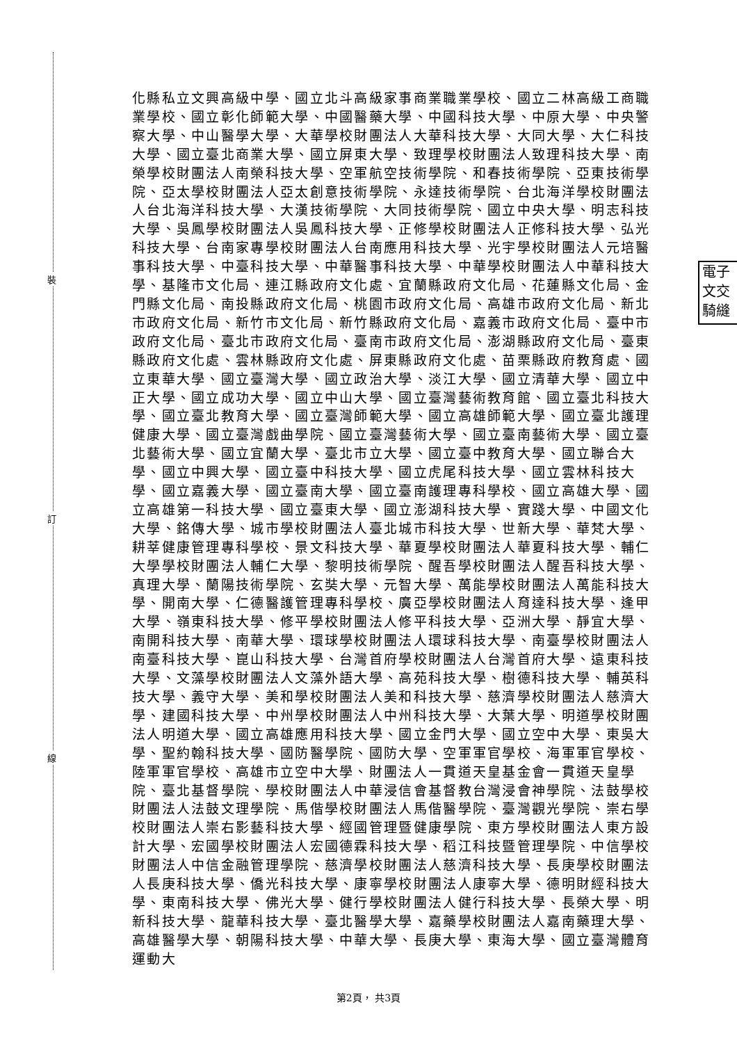裝
訂
線
電子
文交
騎縫
化縣私立文興高級中學、國立北斗高級家事商業職業學校、國立二林高級工商職業學校、國立彰化師範大學、中國醫藥大學、中國科技大學、中原大學、中央警察大學、中山醫學大學、大華學校財團法人大華科技大學、大同大學、大仁科技大學、國立臺北商業大學、國立屏東大學、致理學校財團法人致理科技大學、南榮學校財團法人南榮科技大學、空軍航空技術學院、和春技術學院、亞東技術學院、亞太學校財團法人亞太創意技術學院、永達技術學院、台北海洋學校財團法人台北海洋科技大學、大漢技術學院、大同技術學院、國立中央大學、明志科技大學、吳鳳學校財團法人吳鳳科技大學、正修學校財團法人正修科技大學、弘光科技大學、台南家專學校財團法人台南應用科技大學、光宇學校財團法人元培醫事科技大學、中臺科技大學、中華醫事科技大學、中華學校財團法人中華科技大學、基隆市文化局、連江縣政府文化處、宜蘭縣政府文化局、花蓮縣文化局、金門縣文化局、南投縣政府文化局、桃園市政府文化局、高雄市政府文化局、新北市政府文化局、新竹市文化局、新竹縣政府文化局、嘉義市政府文化局、臺中市政府文化局、臺北市政府文化局、臺南市政府文化局、澎湖縣政府文化局、臺東縣政府文化處、雲林縣政府文化處、屏東縣政府文化處、苗栗縣政府教育處、國立東華大學、國立臺灣大學、國立政治大學、淡江大學、國立清華大學、國立中正大學、國立成功大學、國立中山大學、國立臺灣藝術教育館、國立臺北科技大學、國立臺北教育大學、國立臺灣師範大學、國立高雄師範大學、國立臺北護理健康大學、國立臺灣戲曲學院、國立臺灣藝術大學、國立臺南藝術大學、國立臺北藝術大學、國立宜蘭大學、臺北市立大學、國立臺中教育大學、國立聯合大學、國立中興大學、國立臺中科技大學、國立虎尾科技大學、國立雲林科技大學、國立嘉義大學、國立臺南大學、國立臺南護理專科學校、國立高雄大學、國立高雄第一科技大學、國立臺東大學、國立澎湖科技大學、實踐大學、中國文化大學、銘傳大學、城市學校財團法人臺北城市科技大學、世新大學、華梵大學、耕莘健康管理專科學校、景文科技大學、華夏學校財團法人華夏科技大學、輔仁大學學校財團法人輔仁大學、黎明技術學院、醒吾學校財團法人醒吾科技大學、真理大學、蘭陽技術學院、玄奘大學、元智大學、萬能學校財團法人萬能科技大學、開南大學、仁德醫護管理專科學校、廣亞學校財團法人育達科技大學、逢甲大學、嶺東科技大學、修平學校財團法人修平科技大學、亞洲大學、靜宜大學、南開科技大學、南華大學、環球學校財團法人環球科技大學、南臺學校財團法人南臺科技大學、崑山科技大學、台灣首府學校財團法人台灣首府大學、遠東科技大學、文藻學校財團法人文藻外語大學、高苑科技大學、樹德科技大學、輔英科技大學、義守大學、美和學校財團法人美和科技大學、慈濟學校財團法人慈濟大學、建國科技大學、中州學校財團法人中州科技大學、大葉大學、明道學校財團法人明道大學、國立高雄應用科技大學、國立金門大學、國立空中大學、東吳大學、聖約翰科技大學、國防醫學院、國防大學、空軍軍官學校、海軍軍官學校、陸軍軍官學校、高雄市立空中大學、財團法人一貫道天皇基金會一貫道天皇學院、臺北基督學院、學校財團法人中華浸信會基督教台灣浸會神學院、法鼓學校財團法人法鼓文理學院、馬偕學校財團法人馬偕醫學院、臺灣觀光學院、崇右學校財團法人崇右影藝科技大學、經國管理暨健康學院、東方學校財團法人東方設計大學、宏國學校財團法人宏國德霖科技大學、稻江科技暨管理學院、中信學校財團法人中信金融管理學院、慈濟學校財團法人慈濟科技大學、長庚學校財團法人長庚科技大學、僑光科技大學、康寧學校財團法人康寧大學、德明財經科技大學、東南科技大學、佛光大學、健行學校財團法人健行科技大學、長榮大學、明新科技大學、龍華科技大學、臺北醫學大學、嘉藥學校財團法人嘉南藥理大學、高雄醫學大學、朝陽科技大學、中華大學、長庚大學、東海大學、國立臺灣體育運動大
第2頁， 共3頁